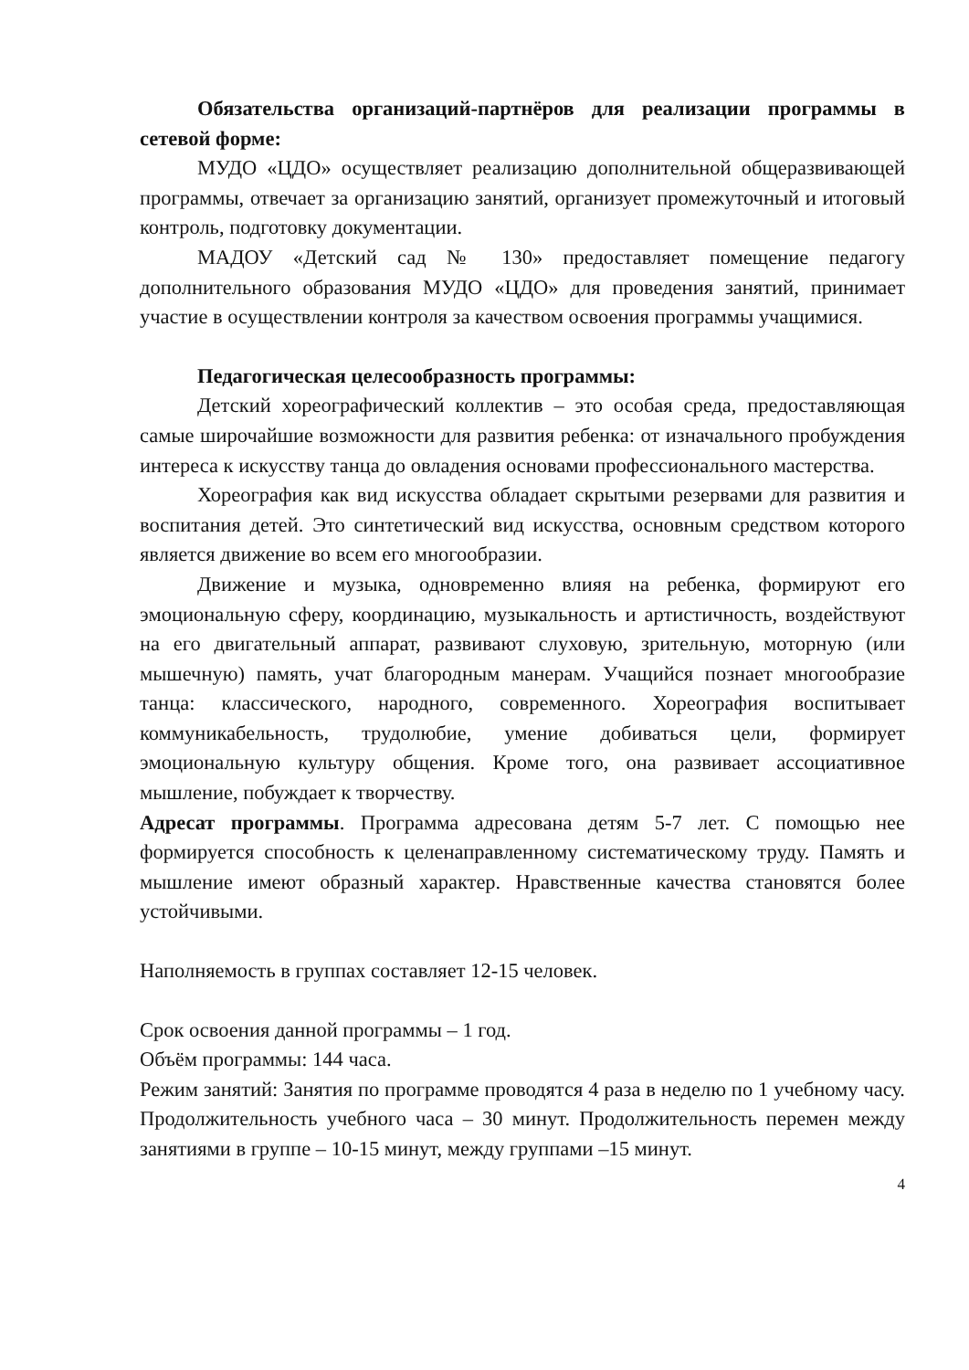Обязательства организаций-партнёров для реализации программы в сетевой форме:
МУДО «ЦДО» осуществляет реализацию дополнительной общеразвивающей программы, отвечает за организацию занятий, организует промежуточный и итоговый контроль, подготовку документации.
МАДОУ «Детский сад № 130» предоставляет помещение педагогу дополнительного образования МУДО «ЦДО» для проведения занятий, принимает участие в осуществлении контроля за качеством освоения программы учащимися.
Педагогическая целесообразность программы:
Детский хореографический коллектив – это особая среда, предоставляющая самые широчайшие возможности для развития ребенка: от изначального пробуждения интереса к искусству танца до овладения основами профессионального мастерства.
Хореография как вид искусства обладает скрытыми резервами для развития и воспитания детей. Это синтетический вид искусства, основным средством которого является движение во всем его многообразии.
Движение и музыка, одновременно влияя на ребенка, формируют его эмоциональную сферу, координацию, музыкальность и артистичность, воздействуют на его двигательный аппарат, развивают слуховую, зрительную, моторную (или мышечную) память, учат благородным манерам. Учащийся познает многообразие танца: классического, народного, современного. Хореография воспитывает коммуникабельность, трудолюбие, умение добиваться цели, формирует эмоциональную культуру общения. Кроме того, она развивает ассоциативное мышление, побуждает к творчеству.
Адресат программы. Программа адресована детям 5-7 лет. С помощью нее формируется способность к целенаправленному систематическому труду. Память и мышление имеют образный характер. Нравственные качества становятся более устойчивыми.
Наполняемость в группах составляет 12-15 человек.
Срок освоения данной программы – 1 год.
Объём программы: 144 часа.
Режим занятий: Занятия по программе проводятся 4 раза в неделю по 1 учебному часу. Продолжительность учебного часа – 30 минут. Продолжительность перемен между занятиями в группе – 10-15 минут, между группами –15 минут.
4